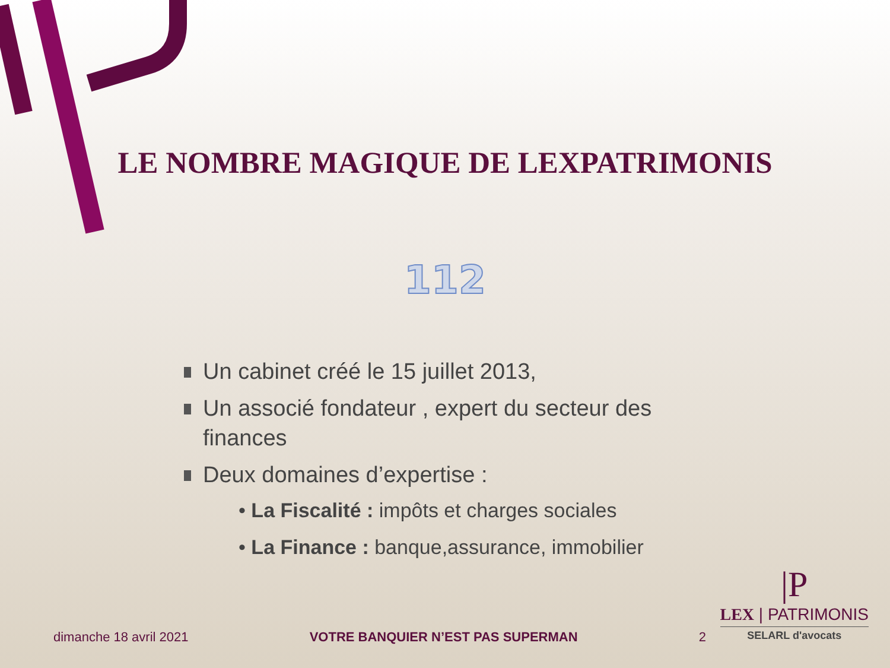LE NOMBRE MAGIQUE DE LEXPATRIMONIS
112
Un cabinet créé le 15 juillet 2013,
Un associé fondateur , expert du secteur des finances
Deux domaines d’expertise :
• La Fiscalité : impôts et charges sociales
• La Finance : banque,assurance, immobilier
dimanche 18 avril 2021 VOTRE BANQUIER N’EST PAS SUPERMAN 2
|P
LEX | PATRIMONIS
SELARL d'avocats